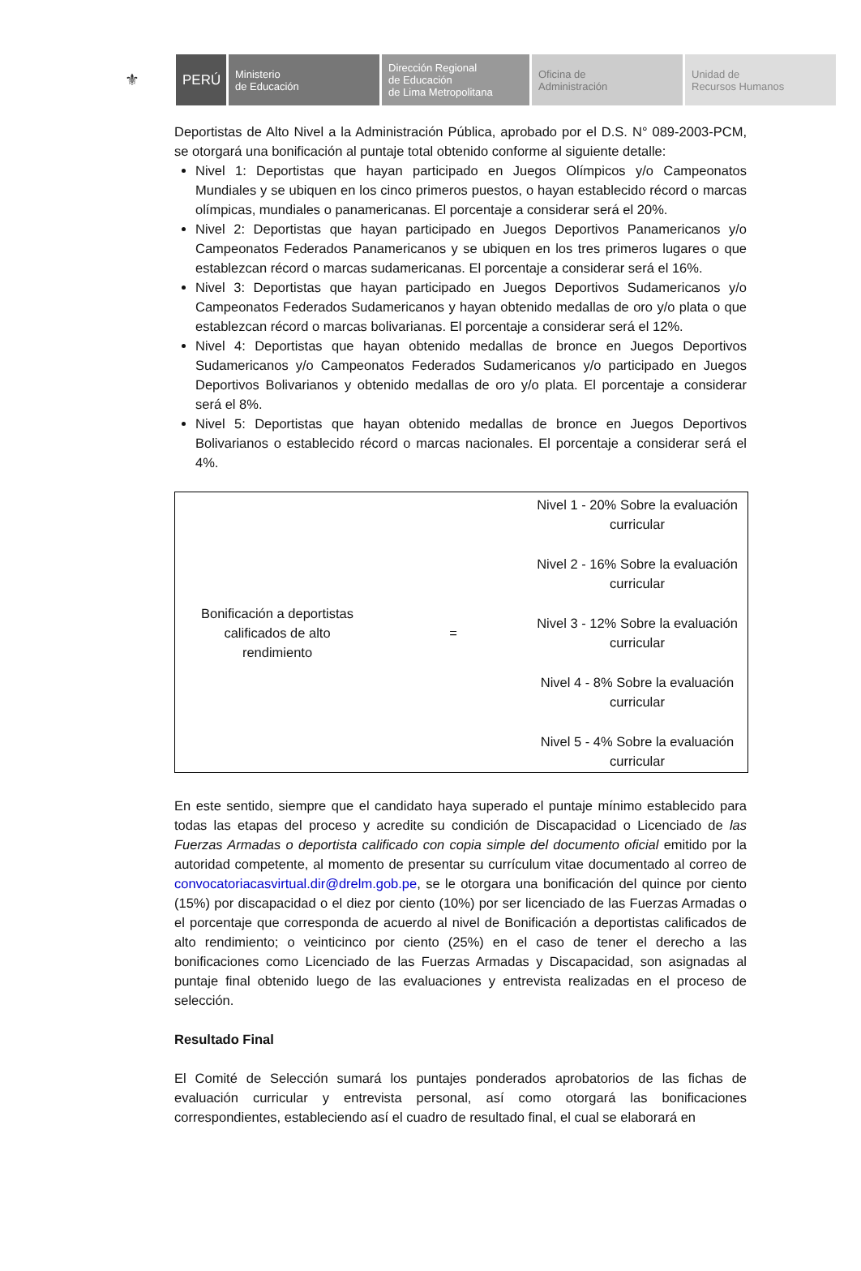⚜
PERÚ
Ministerio
de Educación
Dirección Regional
de Educación
de Lima Metropolitana
Oficina de
Administración
Unidad de
Recursos Humanos
Deportistas de Alto Nivel a la Administración Pública, aprobado por el D.S. N° 089-2003-PCM, se otorgará una bonificación al puntaje total obtenido conforme al siguiente detalle:
Nivel 1: Deportistas que hayan participado en Juegos Olímpicos y/o Campeonatos Mundiales y se ubiquen en los cinco primeros puestos, o hayan establecido récord o marcas olímpicas, mundiales o panamericanas. El porcentaje a considerar será el 20%.
Nivel 2: Deportistas que hayan participado en Juegos Deportivos Panamericanos y/o Campeonatos Federados Panamericanos y se ubiquen en los tres primeros lugares o que establezcan récord o marcas sudamericanas. El porcentaje a considerar será el 16%.
Nivel 3: Deportistas que hayan participado en Juegos Deportivos Sudamericanos y/o Campeonatos Federados Sudamericanos y hayan obtenido medallas de oro y/o plata o que establezcan récord o marcas bolivarianas. El porcentaje a considerar será el 12%.
Nivel 4: Deportistas que hayan obtenido medallas de bronce en Juegos Deportivos Sudamericanos y/o Campeonatos Federados Sudamericanos y/o participado en Juegos Deportivos Bolivarianos y obtenido medallas de oro y/o plata. El porcentaje a considerar será el 8%.
Nivel 5: Deportistas que hayan obtenido medallas de bronce en Juegos Deportivos Bolivarianos o establecido récord o marcas nacionales. El porcentaje a considerar será el 4%.
| Bonificación a deportistas calificados de alto rendimiento | = | Nivel 1 - 20% Sobre la evaluación curricular |
| | | Nivel 2 - 16% Sobre la evaluación curricular |
| | | Nivel 3 - 12% Sobre la evaluación curricular |
| | | Nivel 4 - 8% Sobre la evaluación curricular |
| | | Nivel 5 - 4% Sobre la evaluación curricular |
En este sentido, siempre que el candidato haya superado el puntaje mínimo establecido para todas las etapas del proceso y acredite su condición de Discapacidad o Licenciado de las Fuerzas Armadas o deportista calificado con copia simple del documento oficial emitido por la autoridad competente, al momento de presentar su currículum vitae documentado al correo de convocatoriacasvirtual.dir@drelm.gob.pe, se le otorgara una bonificación del quince por ciento (15%) por discapacidad o el diez por ciento (10%) por ser licenciado de las Fuerzas Armadas o el porcentaje que corresponda de acuerdo al nivel de Bonificación a deportistas calificados de alto rendimiento; o veinticinco por ciento (25%) en el caso de tener el derecho a las bonificaciones como Licenciado de las Fuerzas Armadas y Discapacidad, son asignadas al puntaje final obtenido luego de las evaluaciones y entrevista realizadas en el proceso de selección.
Resultado Final
El Comité de Selección sumará los puntajes ponderados aprobatorios de las fichas de evaluación curricular y entrevista personal, así como otorgará las bonificaciones correspondientes, estableciendo así el cuadro de resultado final, el cual se elaborará en